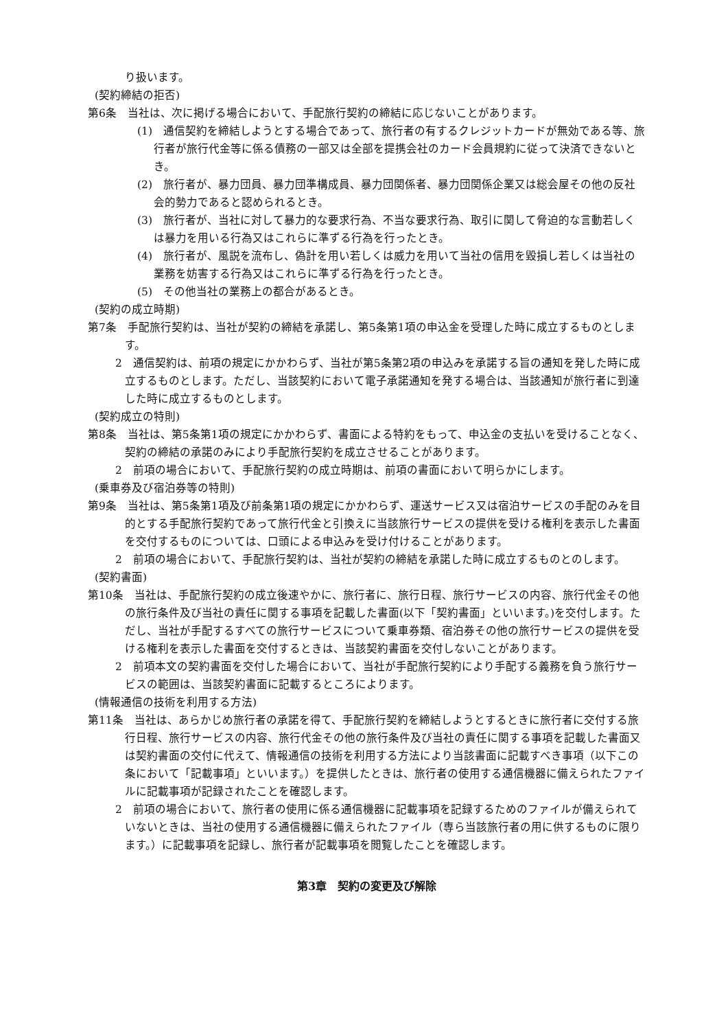り扱います。
(契約締結の拒否)
第6条　当社は、次に掲げる場合において、手配旅行契約の締結に応じないことがあります。
(1)　通信契約を締結しようとする場合であって、旅行者の有するクレジットカードが無効である等、旅行者が旅行代金等に係る債務の一部又は全部を提携会社のカード会員規約に従って決済できないとき。
(2)　旅行者が、暴力団員、暴力団準構成員、暴力団関係者、暴力団関係企業又は総会屋その他の反社会的勢力であると認められるとき。
(3)　旅行者が、当社に対して暴力的な要求行為、不当な要求行為、取引に関して脅迫的な言動若しくは暴力を用いる行為又はこれらに準ずる行為を行ったとき。
(4)　旅行者が、風説を流布し、偽計を用い若しくは威力を用いて当社の信用を毀損し若しくは当社の業務を妨害する行為又はこれらに準ずる行為を行ったとき。
(5)　その他当社の業務上の都合があるとき。
(契約の成立時期)
第7条　手配旅行契約は、当社が契約の締結を承諾し、第5条第1項の申込金を受理した時に成立するものとします。
2　通信契約は、前項の規定にかかわらず、当社が第5条第2項の申込みを承諾する旨の通知を発した時に成立するものとします。ただし、当該契約において電子承諾通知を発する場合は、当該通知が旅行者に到達した時に成立するものとします。
(契約成立の特則)
第8条　当社は、第5条第1項の規定にかかわらず、書面による特約をもって、申込金の支払いを受けることなく、契約の締結の承諾のみにより手配旅行契約を成立させることがあります。
2　前項の場合において、手配旅行契約の成立時期は、前項の書面において明らかにします。
(乗車券及び宿泊券等の特則)
第9条　当社は、第5条第1項及び前条第1項の規定にかかわらず、運送サービス又は宿泊サービスの手配のみを目的とする手配旅行契約であって旅行代金と引換えに当該旅行サービスの提供を受ける権利を表示した書面を交付するものについては、口頭による申込みを受け付けることがあります。
2　前項の場合において、手配旅行契約は、当社が契約の締結を承諾した時に成立するものとのします。
(契約書面)
第10条　当社は、手配旅行契約の成立後速やかに、旅行者に、旅行日程、旅行サービスの内容、旅行代金その他の旅行条件及び当社の責任に関する事項を記載した書面(以下「契約書面」といいます。)を交付します。ただし、当社が手配するすべての旅行サービスについて乗車券類、宿泊券その他の旅行サービスの提供を受ける権利を表示した書面を交付するときは、当該契約書面を交付しないことがあります。
2　前項本文の契約書面を交付した場合において、当社が手配旅行契約により手配する義務を負う旅行サービスの範囲は、当該契約書面に記載するところによります。
(情報通信の技術を利用する方法)
第11条　当社は、あらかじめ旅行者の承諾を得て、手配旅行契約を締結しようとするときに旅行者に交付する旅行日程、旅行サービスの内容、旅行代金その他の旅行条件及び当社の責任に関する事項を記載した書面又は契約書面の交付に代えて、情報通信の技術を利用する方法により当該書面に記載すべき事項（以下この条において「記載事項」といいます。）を提供したときは、旅行者の使用する通信機器に備えられたファイルに記載事項が記録されたことを確認します。
2　前項の場合において、旅行者の使用に係る通信機器に記載事項を記録するためのファイルが備えられていないときは、当社の使用する通信機器に備えられたファイル（専ら当該旅行者の用に供するものに限ります。）に記載事項を記録し、旅行者が記載事項を閲覧したことを確認します。
第3章　契約の変更及び解除